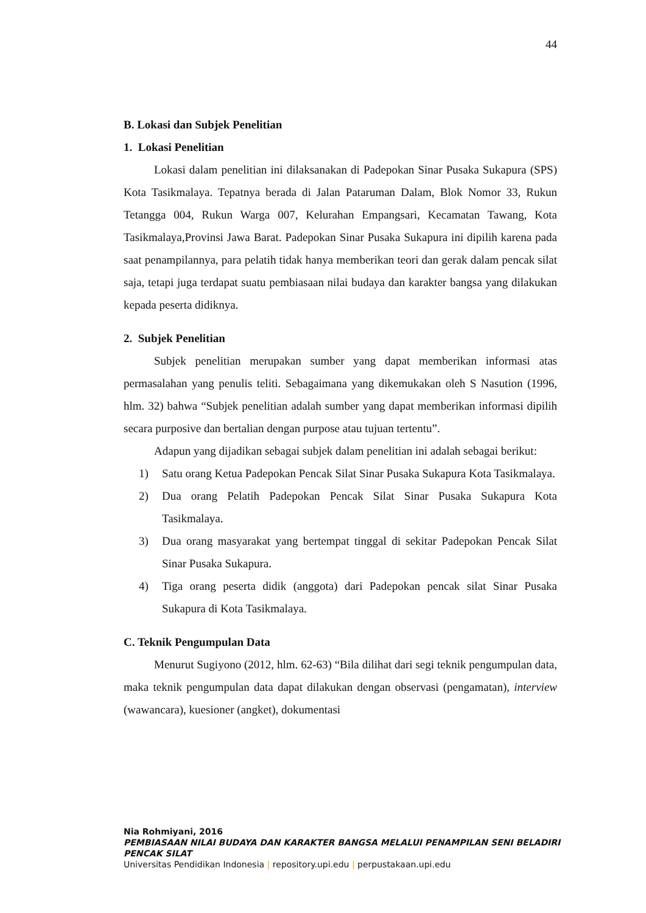44
B. Lokasi dan Subjek Penelitian
1. Lokasi Penelitian
Lokasi dalam penelitian ini dilaksanakan di Padepokan Sinar Pusaka Sukapura (SPS) Kota Tasikmalaya. Tepatnya berada di Jalan Pataruman Dalam, Blok Nomor 33, Rukun Tetangga 004, Rukun Warga 007, Kelurahan Empangsari, Kecamatan Tawang, Kota Tasikmalaya,Provinsi Jawa Barat. Padepokan Sinar Pusaka Sukapura ini dipilih karena pada saat penampilannya, para pelatih tidak hanya memberikan teori dan gerak dalam pencak silat saja, tetapi juga terdapat suatu pembiasaan nilai budaya dan karakter bangsa yang dilakukan kepada peserta didiknya.
2. Subjek Penelitian
Subjek penelitian merupakan sumber yang dapat memberikan informasi atas permasalahan yang penulis teliti. Sebagaimana yang dikemukakan oleh S Nasution (1996, hlm. 32) bahwa “Subjek penelitian adalah sumber yang dapat memberikan informasi dipilih secara purposive dan bertalian dengan purpose atau tujuan tertentu”.
Adapun yang dijadikan sebagai subjek dalam penelitian ini adalah sebagai berikut:
1) Satu orang Ketua Padepokan Pencak Silat Sinar Pusaka Sukapura Kota Tasikmalaya.
2) Dua orang Pelatih Padepokan Pencak Silat Sinar Pusaka Sukapura Kota Tasikmalaya.
3) Dua orang masyarakat yang bertempat tinggal di sekitar Padepokan Pencak Silat Sinar Pusaka Sukapura.
4) Tiga orang peserta didik (anggota) dari Padepokan pencak silat Sinar Pusaka Sukapura di Kota Tasikmalaya.
C. Teknik Pengumpulan Data
Menurut Sugiyono (2012, hlm. 62-63) “Bila dilihat dari segi teknik pengumpulan data, maka teknik pengumpulan data dapat dilakukan dengan observasi (pengamatan), interview (wawancara), kuesioner (angket), dokumentasi
Nia Rohmiyani, 2016
PEMBIASAAN NILAI BUDAYA DAN KARAKTER BANGSA MELALUI PENAMPILAN SENI BELADIRI PENCAK SILAT
Universitas Pendidikan Indonesia | repository.upi.edu | perpustakaan.upi.edu